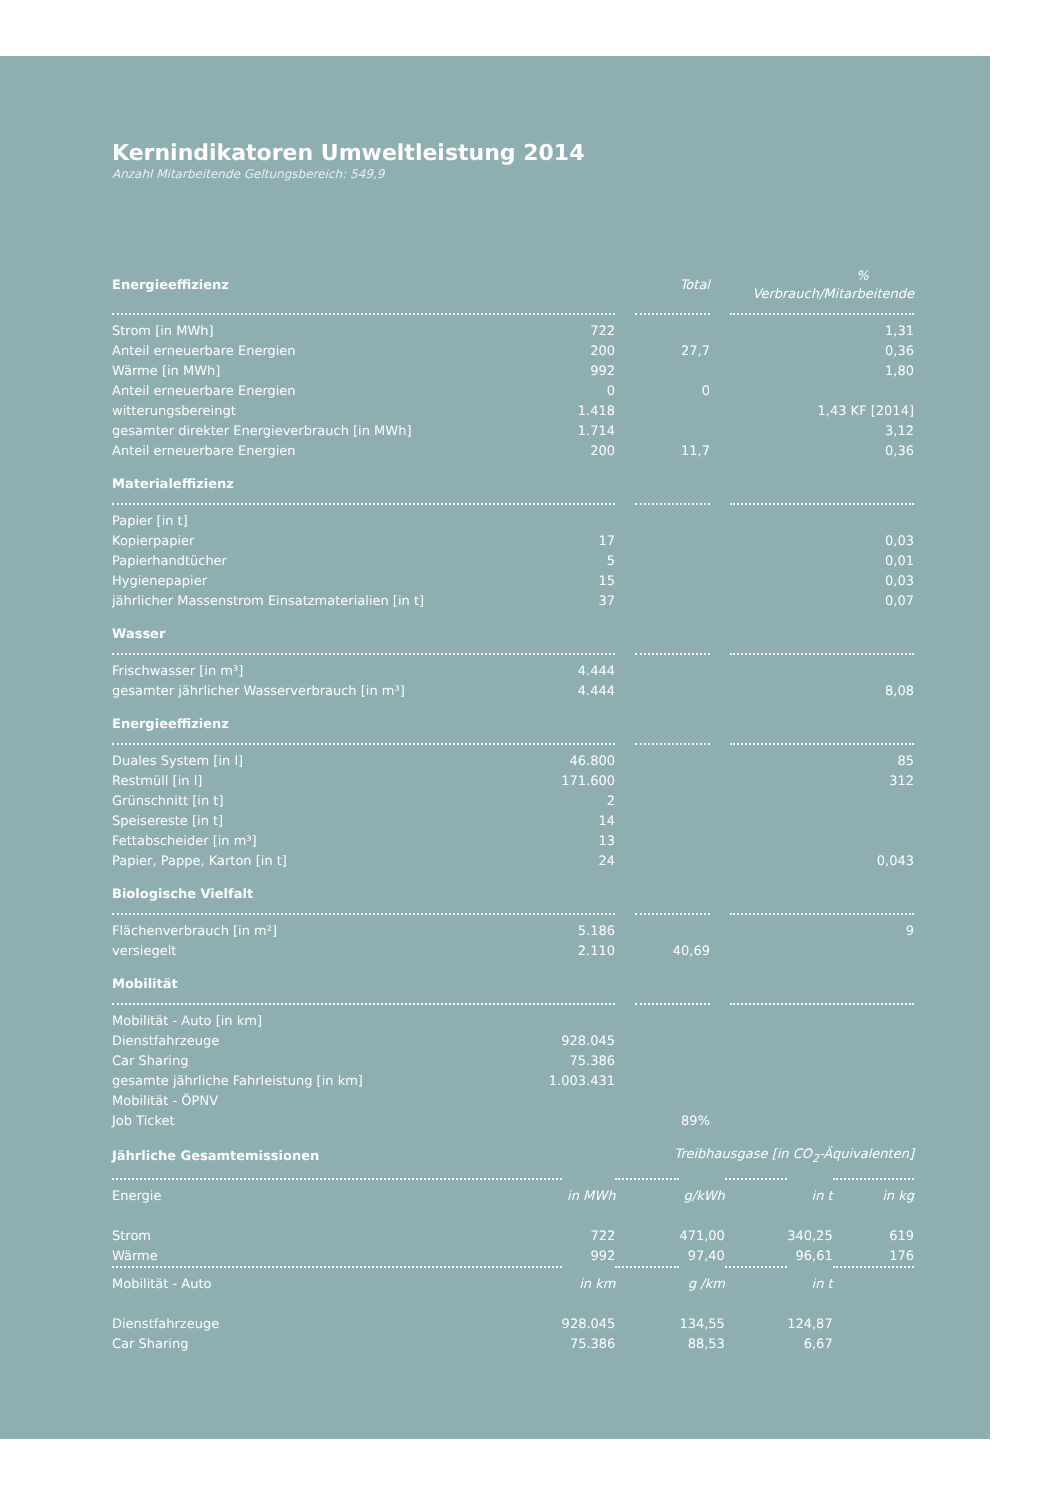Kernindikatoren Umweltleistung 2014
Anzahl Mitarbeitende Geltungsbereich: 549,9
| Energieeffizienz | | Total | | % Verbrauch/Mitarbeitende |
| --- | --- | --- | --- | --- |
| Strom [in MWh] | 722 | | | | 1,31 |
| Anteil erneuerbare Energien | 200 | | 27,7 | | 0,36 |
| Wärme [in MWh] | 992 | | | | 1,80 |
| Anteil erneuerbare Energien | 0 | | 0 | | |
| witterungsbereingt | 1.418 | | | | 1,43 KF [2014] |
| gesamter direkter Energieverbrauch [in MWh] | 1.714 | | | | 3,12 |
| Anteil erneuerbare Energien | 200 | | 11,7 | | 0,36 |
| Materialeffizienz | | | | | |
| Papier [in t] | | | | | |
| Kopierpapier | 17 | | | | 0,03 |
| Papierhandtücher | 5 | | | | 0,01 |
| Hygienepapier | 15 | | | | 0,03 |
| jährlicher Massenstrom Einsatzmaterialien [in t] | 37 | | | | 0,07 |
| Wasser | | | | | |
| Frischwasser [in m³] | 4.444 | | | | |
| gesamter jährlicher Wasserverbrauch [in m³] | 4.444 | | | | 8,08 |
| Energieeffizienz | | | | | |
| Duales System [in l] | 46.800 | | | | 85 |
| Restmüll [in l] | 171.600 | | | | 312 |
| Grünschnitt [in t] | 2 | | | | |
| Speisereste [in t] | 14 | | | | |
| Fettabscheider [in m³] | 13 | | | | |
| Papier, Pappe, Karton [in t] | 24 | | | | 0,043 |
| Biologische Vielfalt | | | | | |
| Flächenverbrauch [in m²] | 5.186 | | | | 9 |
| versiegelt | 2.110 | | 40,69 | | |
| Mobilität | | | | | |
| Mobilität - Auto [in km] | | | | | |
| Dienstfahrzeuge | 928.045 | | | | |
| Car Sharing | 75.386 | | | | |
| gesamte jährliche Fahrleistung [in km] | 1.003.431 | | | | |
| Mobilität - ÖPNV | | | | | |
| Job Ticket | | | 89% | | |
| Jährliche Gesamtemissionen | Treibhausgase [in CO<sub>2</sub>-Äquivalenten] | | | | | |
| --- | --- | --- | --- | --- | --- | --- |
| Energie | in MWh | | g/kWh | | in t | in kg |
| Strom | 722 | | 471,00 | | 340,25 | 619 |
| Wärme | 992 | | 97,40 | | 96,61 | 176 |
| Mobilität - Auto | in km | | g /km | | in t | |
| Dienstfahrzeuge | 928.045 | | 134,55 | | 124,87 | |
| Car Sharing | 75.386 | | 88,53 | | 6,67 | |